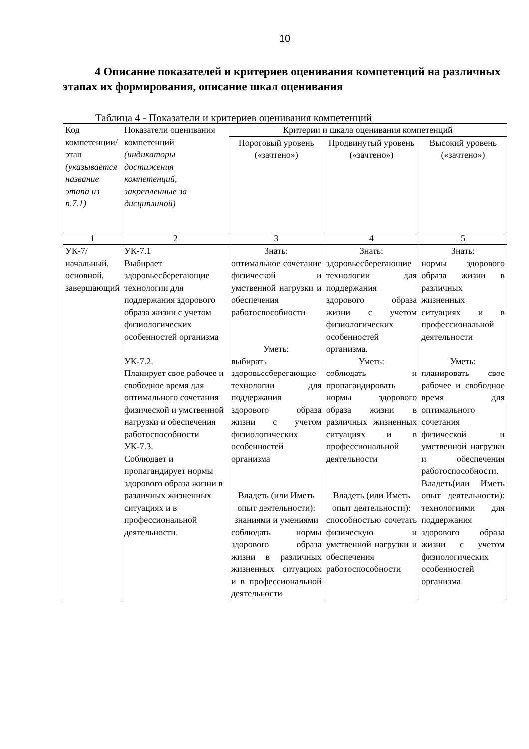10
4 Описание показателей и критериев оценивания компетенций на различных этапах их формирования, описание шкал оценивания
Таблица 4 - Показатели и критериев оценивания компетенций
| Код компетенции/ этап (указывается название этапа из п.7.1) | Показатели оценивания компетенций (индикаторы достижения компетенций, закрепленные за дисциплиной) | Критерии и шкала оценивания компетенций | | |
| --- | --- | --- | --- | --- |
| | | Пороговый уровень («зачтено») | Продвинутый уровень («зачтено») | Высокий уровень («зачтено») |
| 1 | 2 | 3 | 4 | 5 |
| УК-7/ начальный, основной, завершающий | УК-7.1 Выбирает здоровьесберегающие технологии для поддержания здорового образа жизни с учетом физиологических особенностей организма УК-7.2. Планирует свое рабочее и свободное время для оптимального сочетания физической и умственной нагрузки и обеспечения работоспособности УК-7.3. Соблюдает и пропагандирует нормы здорового образа жизни в различных жизненных ситуациях и в профессиональной деятельности. | Знать: оптимальное сочетание физической и умственной нагрузки и обеспечения работоспособности Уметь: выбирать здоровьесберегающие технологии для поддержания здорового образа жизни с учетом физиологических особенностей организма Владеть (или Иметь опыт деятельности): знаниями и умениями соблюдать нормы здорового образа жизни в различных жизненных ситуациях и в профессиональной деятельности | Знать: здоровьесберегающие технологии для поддержания здорового образа жизни с учетом физиологических особенностей организма. Уметь: соблюдать и пропагандировать нормы здорового образа жизни в различных жизненных ситуациях и в профессиональной деятельности Владеть (или Иметь опыт деятельности): способностью сочетать физическую и умственной нагрузки и обеспечения работоспособности | Знать: нормы здорового образа жизни в различных жизненных ситуациях и в профессиональной деятельности Уметь: планировать свое рабочее и свободное время для оптимального сочетания физической и умственной нагрузки и обеспечения работоспособности. Владеть(или Иметь опыт деятельности): технологиями для поддержания здорового образа жизни с учетом физиологических особенностей организма |